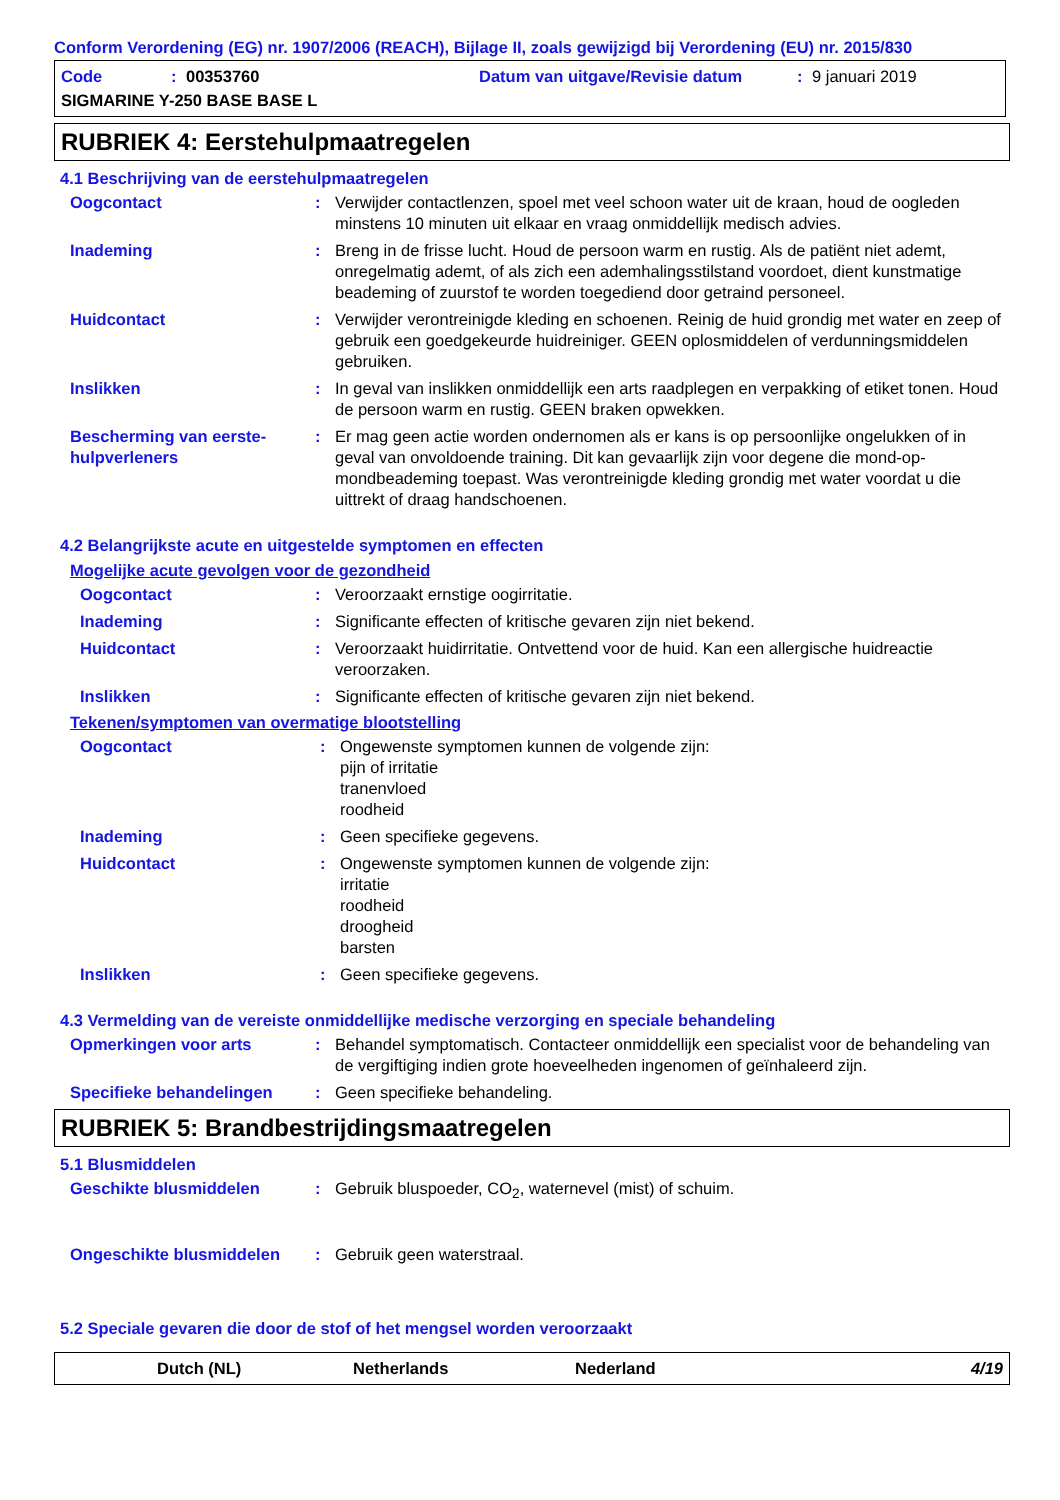Conform Verordening (EG) nr. 1907/2006 (REACH), Bijlage II, zoals gewijzigd bij Verordening (EU) nr. 2015/830
Code: 00353760 Datum van uitgave/Revisie datum: 9 januari 2019
SIGMARINE Y-250 BASE BASE L
RUBRIEK 4: Eerstehulpmaatregelen
4.1 Beschrijving van de eerstehulpmaatregelen
Oogcontact: Verwijder contactlenzen, spoel met veel schoon water uit de kraan, houd de oogleden minstens 10 minuten uit elkaar en vraag onmiddellijk medisch advies.
Inademing: Breng in de frisse lucht. Houd de persoon warm en rustig. Als de patiënt niet ademt, onregelmatig ademt, of als zich een ademhalingsstilstand voordoet, dient kunstmatige beademing of zuurstof te worden toegediend door getraind personeel.
Huidcontact: Verwijder verontreinigde kleding en schoenen. Reinig de huid grondig met water en zeep of gebruik een goedgekeurde huidreiniger. GEEN oplosmiddelen of verdunningsmiddelen gebruiken.
Inslikken: In geval van inslikken onmiddellijk een arts raadplegen en verpakking of etiket tonen. Houd de persoon warm en rustig. GEEN braken opwekken.
Bescherming van eerste-hulpverleners: Er mag geen actie worden ondernomen als er kans is op persoonlijke ongelukken of in geval van onvoldoende training. Dit kan gevaarlijk zijn voor degene die mond-op-mondbeademing toepast. Was verontreinigde kleding grondig met water voordat u die uittrekt of draag handschoenen.
4.2 Belangrijkste acute en uitgestelde symptomen en effecten
Mogelijke acute gevolgen voor de gezondheid
Oogcontact: Veroorzaakt ernstige oogirritatie.
Inademing: Significante effecten of kritische gevaren zijn niet bekend.
Huidcontact: Veroorzaakt huidirritatie. Ontvettend voor de huid. Kan een allergische huidreactie veroorzaken.
Inslikken: Significante effecten of kritische gevaren zijn niet bekend.
Tekenen/symptomen van overmatige blootstelling
Oogcontact: Ongewenste symptomen kunnen de volgende zijn:
pijn of irritatie
tranenvloed
roodheid
Inademing: Geen specifieke gegevens.
Huidcontact: Ongewenste symptomen kunnen de volgende zijn:
irritatie
roodheid
droogheid
barsten
Inslikken: Geen specifieke gegevens.
4.3 Vermelding van de vereiste onmiddellijke medische verzorging en speciale behandeling
Opmerkingen voor arts: Behandel symptomatisch. Contacteer onmiddellijk een specialist voor de behandeling van de vergiftiging indien grote hoeveelheden ingenomen of geïnhaleerd zijn.
Specifieke behandelingen: Geen specifieke behandeling.
RUBRIEK 5: Brandbestrijdingsmaatregelen
5.1 Blusmiddelen
Geschikte blusmiddelen: Gebruik bluspoeder, CO<sub>2</sub>, waternevel (mist) of schuim.
Ongeschikte blusmiddelen: Gebruik geen waterstraal.
5.2 Speciale gevaren die door de stof of het mengsel worden veroorzaakt
Dutch (NL) Netherlands Nederland 4/19